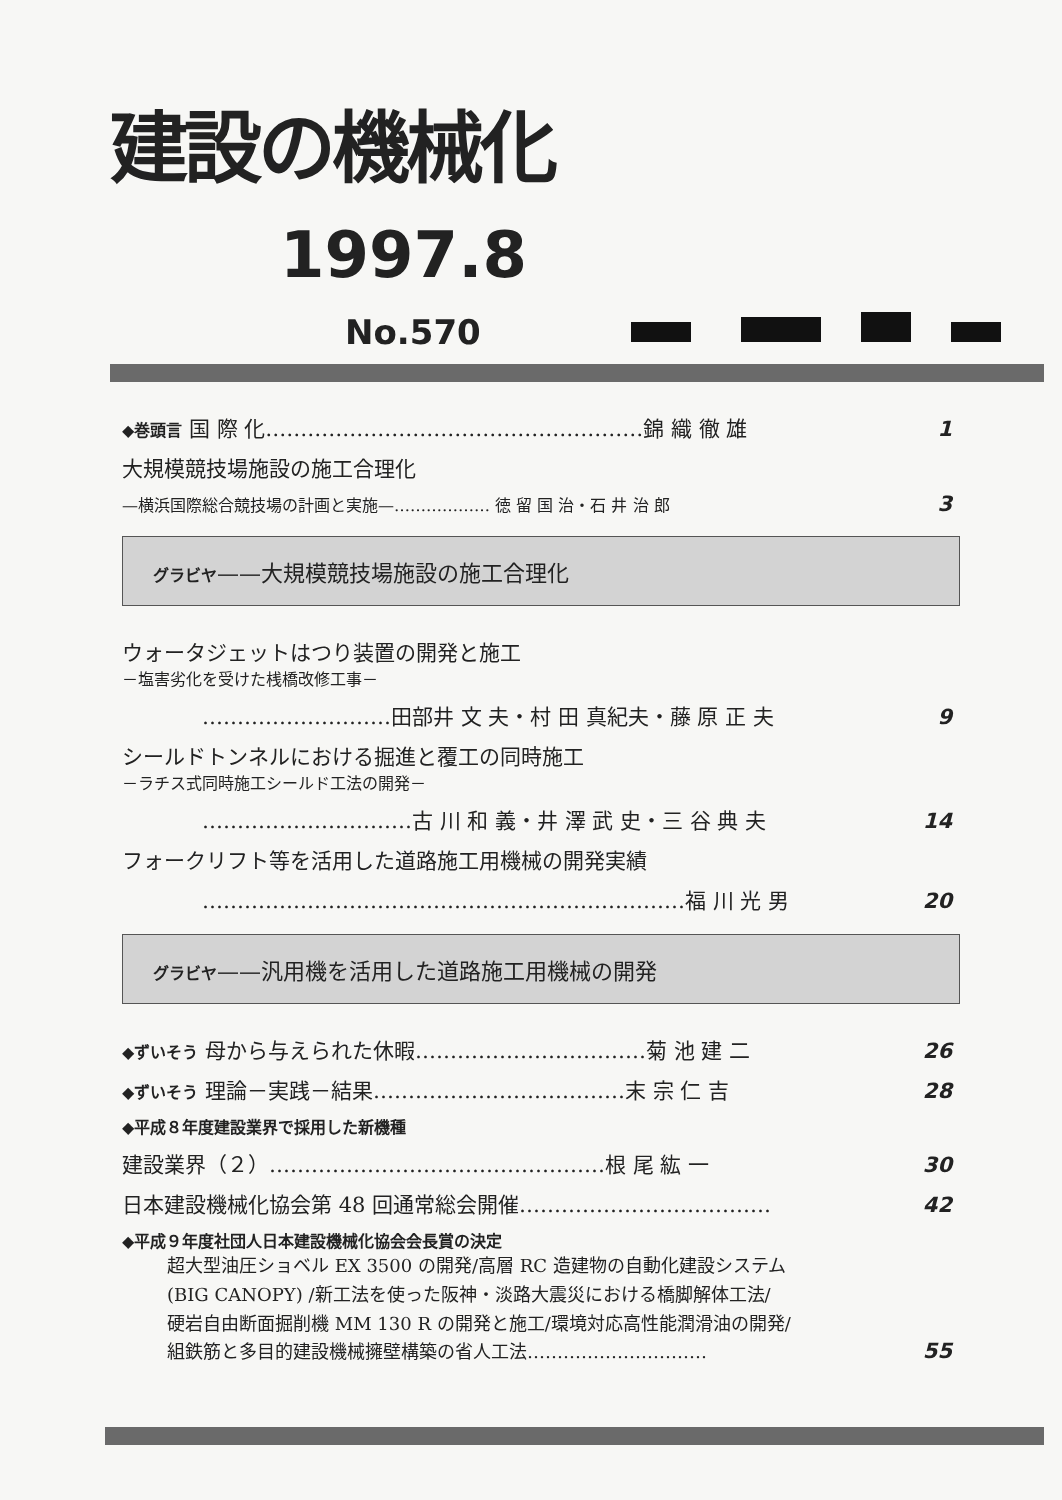建設の機械化
1997.8
No.570
◆巻頭言 国 際 化………………………………………………錦 織 徹 雄 1
大規模競技場施設の施工合理化
—横浜国際総合競技場の計画と実施—……………… 徳 留 国 治・石 井 治 郎 3
グラビヤ——大規模競技場施設の施工合理化
ウォータジェットはつり装置の開発と施工
－塩害劣化を受けた桟橋改修工事－
………………………田部井 文 夫・村 田 真紀夫・藤 原 正 夫 9
シールドトンネルにおける掘進と覆工の同時施工
－ラチス式同時施工シールド工法の開発－
…………………………古 川 和 義・井 澤 武 史・三 谷 典 夫 14
フォークリフト等を活用した道路施工用機械の開発実績
……………………………………………………………福 川 光 男 20
グラビヤ——汎用機を活用した道路施工用機械の開発
◆ずいそう 母から与えられた休暇……………………………菊 池 建 二 26
◆ずいそう 理論－実践－結果………………………………末 宗 仁 吉 28
◆平成８年度建設業界で採用した新機種
建設業界（２）…………………………………………根 尾 紘 一 30
日本建設機械化協会第 48 回通常総会開催……………………………… 42
◆平成９年度社団人日本建設機械化協会会長賞の決定
超大型油圧ショベル EX 3500 の開発/高層 RC 造建物の自動化建設システム
(BIG CANOPY) /新工法を使った阪神・淡路大震災における橋脚解体工法/
硬岩自由断面掘削機 MM 130 R の開発と施工/環境対応高性能潤滑油の開発/
組鉄筋と多目的建設機械擁壁構築の省人工法………………………… 55